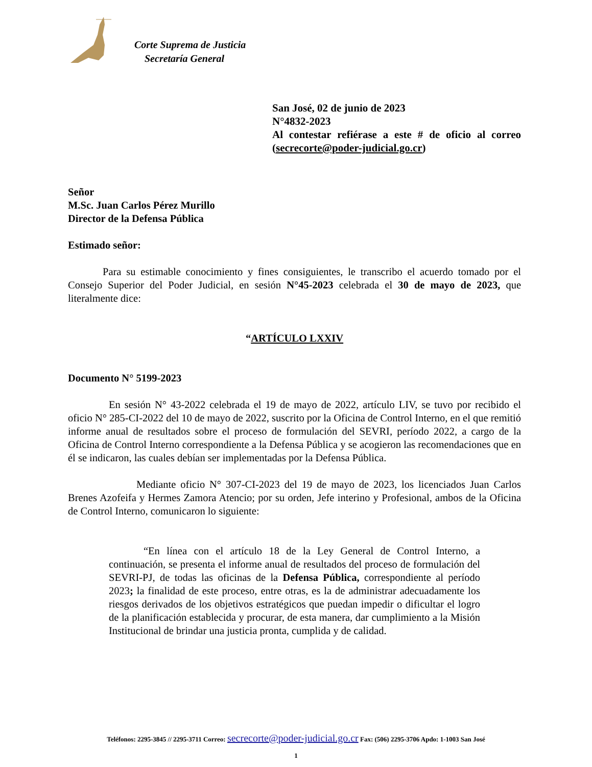Corte Suprema de Justicia
Secretaría General
San José, 02 de junio de 2023
N°4832-2023
Al contestar refiérase a este # de oficio al correo (secrecorte@poder-judicial.go.cr)
Señor
M.Sc. Juan Carlos Pérez Murillo
Director de la Defensa Pública
Estimado señor:
Para su estimable conocimiento y fines consiguientes, le transcribo el acuerdo tomado por el Consejo Superior del Poder Judicial, en sesión N°45-2023 celebrada el 30 de mayo de 2023, que literalmente dice:
“ARTÍCULO LXXIV
Documento N° 5199-2023
En sesión N° 43-2022 celebrada el 19 de mayo de 2022, artículo LIV, se tuvo por recibido el oficio N° 285-CI-2022 del 10 de mayo de 2022, suscrito por la Oficina de Control Interno, en el que remitió informe anual de resultados sobre el proceso de formulación del SEVRI, período 2022, a cargo de la Oficina de Control Interno correspondiente a la Defensa Pública y se acogieron las recomendaciones que en él se indicaron, las cuales debían ser implementadas por la Defensa Pública.
Mediante oficio N° 307-CI-2023 del 19 de mayo de 2023, los licenciados Juan Carlos Brenes Azofeifa y Hermes Zamora Atencio; por su orden, Jefe interino y Profesional, ambos de la Oficina de Control Interno, comunicaron lo siguiente:
“En línea con el artículo 18 de la Ley General de Control Interno, a continuación, se presenta el informe anual de resultados del proceso de formulación del SEVRI-PJ, de todas las oficinas de la Defensa Pública, correspondiente al período 2023; la finalidad de este proceso, entre otras, es la de administrar adecuadamente los riesgos derivados de los objetivos estratégicos que puedan impedir o dificultar el logro de la planificación establecida y procurar, de esta manera, dar cumplimiento a la Misión Institucional de brindar una justicia pronta, cumplida y de calidad.
Teléfonos: 2295-3845 // 2295-3711 Correo: secrecorte@poder-judicial.go.cr Fax: (506) 2295-3706 Apdo: 1-1003 San José
1